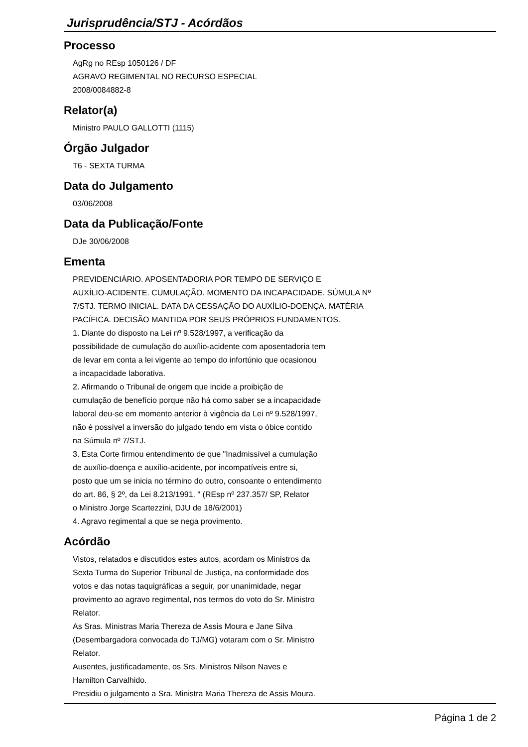Jurisprudência/STJ - Acórdãos
Processo
AgRg no REsp 1050126 / DF
AGRAVO REGIMENTAL NO RECURSO ESPECIAL
2008/0084882-8
Relator(a)
Ministro PAULO GALLOTTI (1115)
Órgão Julgador
T6 - SEXTA TURMA
Data do Julgamento
03/06/2008
Data da Publicação/Fonte
DJe 30/06/2008
Ementa
PREVIDENCIÁRIO. APOSENTADORIA POR TEMPO DE SERVIÇO E
AUXÍLIO-ACIDENTE. CUMULAÇÃO. MOMENTO DA INCAPACIDADE. SÚMULA Nº
7/STJ. TERMO INICIAL. DATA DA CESSAÇÃO DO AUXÍLIO-DOENÇA. MATÉRIA
PACÍFICA. DECISÃO MANTIDA POR SEUS PRÓPRIOS FUNDAMENTOS.
1. Diante do disposto na Lei nº 9.528/1997, a verificação da
possibilidade de cumulação do auxílio-acidente com aposentadoria tem
de levar em conta a lei vigente ao tempo do infortúnio que ocasionou
a incapacidade laborativa.
2. Afirmando o Tribunal de origem que incide a proibição de
cumulação de benefício porque não há como saber se a incapacidade
laboral deu-se em momento anterior à vigência da Lei nº 9.528/1997,
não é possível a inversão do julgado tendo em vista o óbice contido
na Súmula nº 7/STJ.
3. Esta Corte firmou entendimento de que "Inadmissível a cumulação
de auxílio-doença e auxílio-acidente, por incompatíveis entre si,
posto que um se inicia no término do outro, consoante o entendimento
do art. 86, § 2º, da Lei 8.213/1991. " (REsp nº 237.357/ SP, Relator
o Ministro Jorge Scartezzini, DJU de 18/6/2001)
4. Agravo regimental a que se nega provimento.
Acórdão
Vistos, relatados e discutidos estes autos, acordam os Ministros da
Sexta Turma do Superior Tribunal de Justiça, na conformidade dos
votos e das notas taquigráficas a seguir, por unanimidade, negar
provimento ao agravo regimental, nos termos do voto do Sr. Ministro
Relator.
As Sras. Ministras Maria Thereza de Assis Moura e Jane Silva
(Desembargadora convocada do TJ/MG) votaram com o Sr. Ministro
Relator.
Ausentes, justificadamente, os Srs. Ministros Nilson Naves e
Hamilton Carvalhido.
Presidiu o julgamento a Sra. Ministra Maria Thereza de Assis Moura.
Página 1 de 2